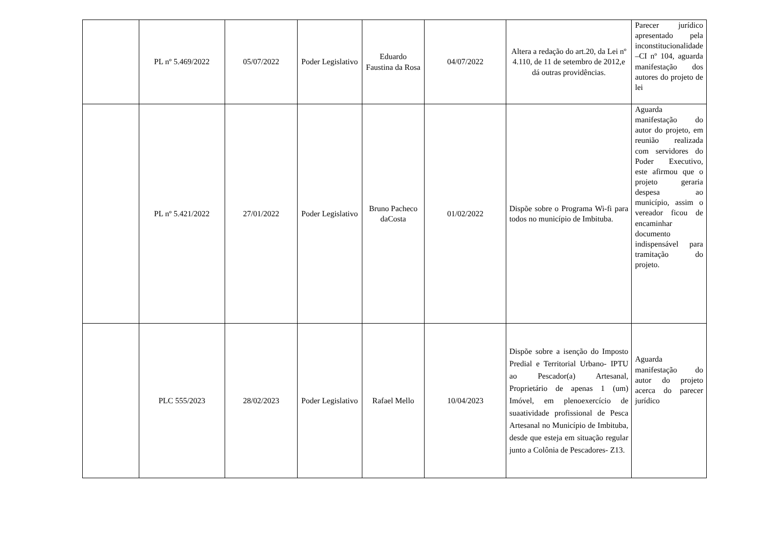| | PL nº 5.469/2022 | 05/07/2022 | Poder Legislativo | Eduardo Faustina da Rosa | 04/07/2022 | Altera a redação do art.20, da Lei nº 4.110, de 11 de setembro de 2012,e dá outras providências. | Parecer jurídico apresentado pela inconstitucionalidade –CI nº 104, aguarda manifestação dos autores do projeto de lei |
| | PL nº 5.421/2022 | 27/01/2022 | Poder Legislativo | Bruno Pacheco daCosta | 01/02/2022 | Dispõe sobre o Programa Wi-fi para todos no município de Imbituba. | Aguarda manifestação do autor do projeto, em reunião realizada com servidores do Poder Executivo, este afirmou que o projeto geraria despesa ao município, assim o vereador ficou de encaminhar documento indispensável para tramitação do projeto. |
| | PLC 555/2023 | 28/02/2023 | Poder Legislativo | Rafael Mello | 10/04/2023 | Dispõe sobre a isenção do Imposto Predial e Territorial Urbano- IPTU ao Pescador(a) Artesanal, Proprietário de apenas 1 (um) Imóvel, em plenoexercício de suaatividade profissional de Pesca Artesanal no Município de Imbituba, desde que esteja em situação regular junto a Colônia de Pescadores- Z13. | Aguarda manifestação do autor do projeto acerca do parecer jurídico |